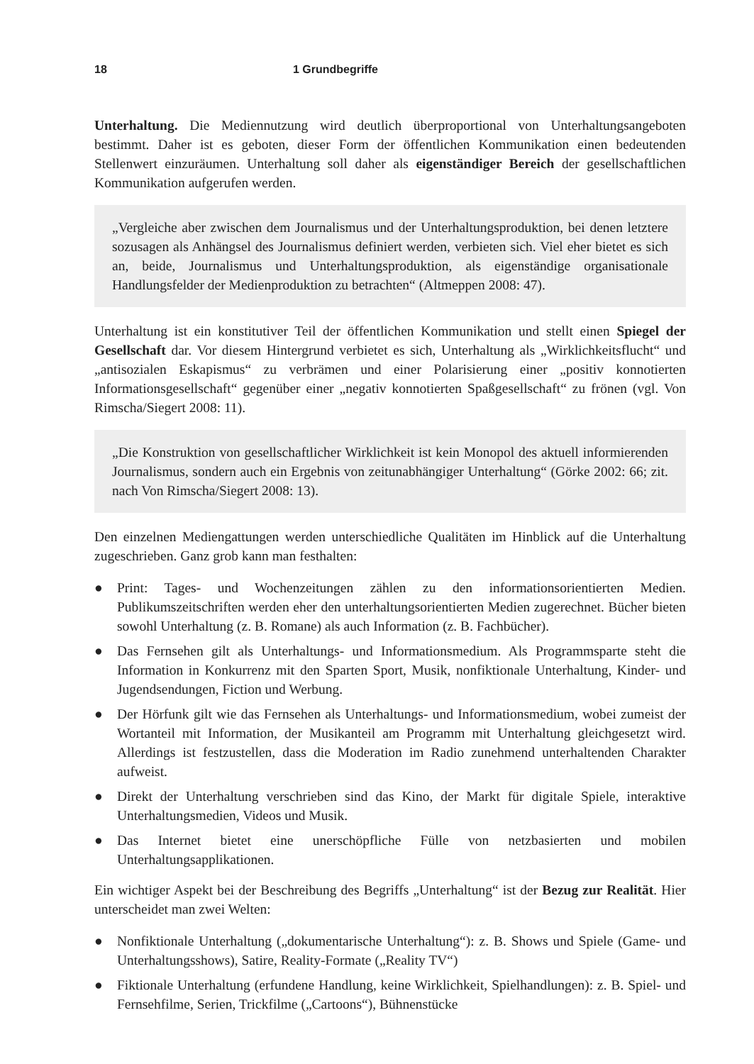18 1 Grundbegriffe
Unterhaltung. Die Mediennutzung wird deutlich überproportional von Unterhaltungsangeboten bestimmt. Daher ist es geboten, dieser Form der öffentlichen Kommunikation einen bedeutenden Stellenwert einzuräumen. Unterhaltung soll daher als eigenständiger Bereich der gesellschaftlichen Kommunikation aufgerufen werden.
„Vergleiche aber zwischen dem Journalismus und der Unterhaltungsproduktion, bei denen letztere sozusagen als Anhängsel des Journalismus definiert werden, verbieten sich. Viel eher bietet es sich an, beide, Journalismus und Unterhaltungsproduktion, als eigenständige organisationale Handlungsfelder der Medienproduktion zu betrachten“ (Altmeppen 2008: 47).
Unterhaltung ist ein konstitutiver Teil der öffentlichen Kommunikation und stellt einen Spiegel der Gesellschaft dar. Vor diesem Hintergrund verbietet es sich, Unterhaltung als „Wirklichkeitsflucht“ und „antisozialen Eskapismus“ zu verbrämen und einer Polarisierung einer „positiv konnotierten Informationsgesellschaft“ gegenüber einer „negativ konnotierten Spaßgesellschaft“ zu frönen (vgl. Von Rimscha/Siegert 2008: 11).
„Die Konstruktion von gesellschaftlicher Wirklichkeit ist kein Monopol des aktuell informierenden Journalismus, sondern auch ein Ergebnis von zeitunabhängiger Unterhaltung“ (Görke 2002: 66; zit. nach Von Rimscha/Siegert 2008: 13).
Den einzelnen Mediengattungen werden unterschiedliche Qualitäten im Hinblick auf die Unterhaltung zugeschrieben. Ganz grob kann man festhalten:
● Print: Tages- und Wochenzeitungen zählen zu den informationsorientierten Medien. Publikumszeitschriften werden eher den unterhaltungsorientierten Medien zugerechnet. Bücher bieten sowohl Unterhaltung (z. B. Romane) als auch Information (z. B. Fachbücher).
● Das Fernsehen gilt als Unterhaltungs- und Informationsmedium. Als Programmsparte steht die Information in Konkurrenz mit den Sparten Sport, Musik, nonfiktionale Unterhaltung, Kinder- und Jugendsendungen, Fiction und Werbung.
● Der Hörfunk gilt wie das Fernsehen als Unterhaltungs- und Informationsmedium, wobei zumeist der Wortanteil mit Information, der Musikanteil am Programm mit Unterhaltung gleichgesetzt wird. Allerdings ist festzustellen, dass die Moderation im Radio zunehmend unterhaltenden Charakter aufweist.
● Direkt der Unterhaltung verschrieben sind das Kino, der Markt für digitale Spiele, interaktive Unterhaltungsmedien, Videos und Musik.
● Das Internet bietet eine unerschöpfliche Fülle von netzbasierten und mobilen Unterhaltungsapplikationen.
Ein wichtiger Aspekt bei der Beschreibung des Begriffs „Unterhaltung“ ist der Bezug zur Realität. Hier unterscheidet man zwei Welten:
● Nonfiktionale Unterhaltung („dokumentarische Unterhaltung“): z. B. Shows und Spiele (Game- und Unterhaltungsshows), Satire, Reality-Formate („Reality TV“)
● Fiktionale Unterhaltung (erfundene Handlung, keine Wirklichkeit, Spielhandlungen): z. B. Spiel- und Fernsehfilme, Serien, Trickfilme („Cartoons“), Bühnenstücke